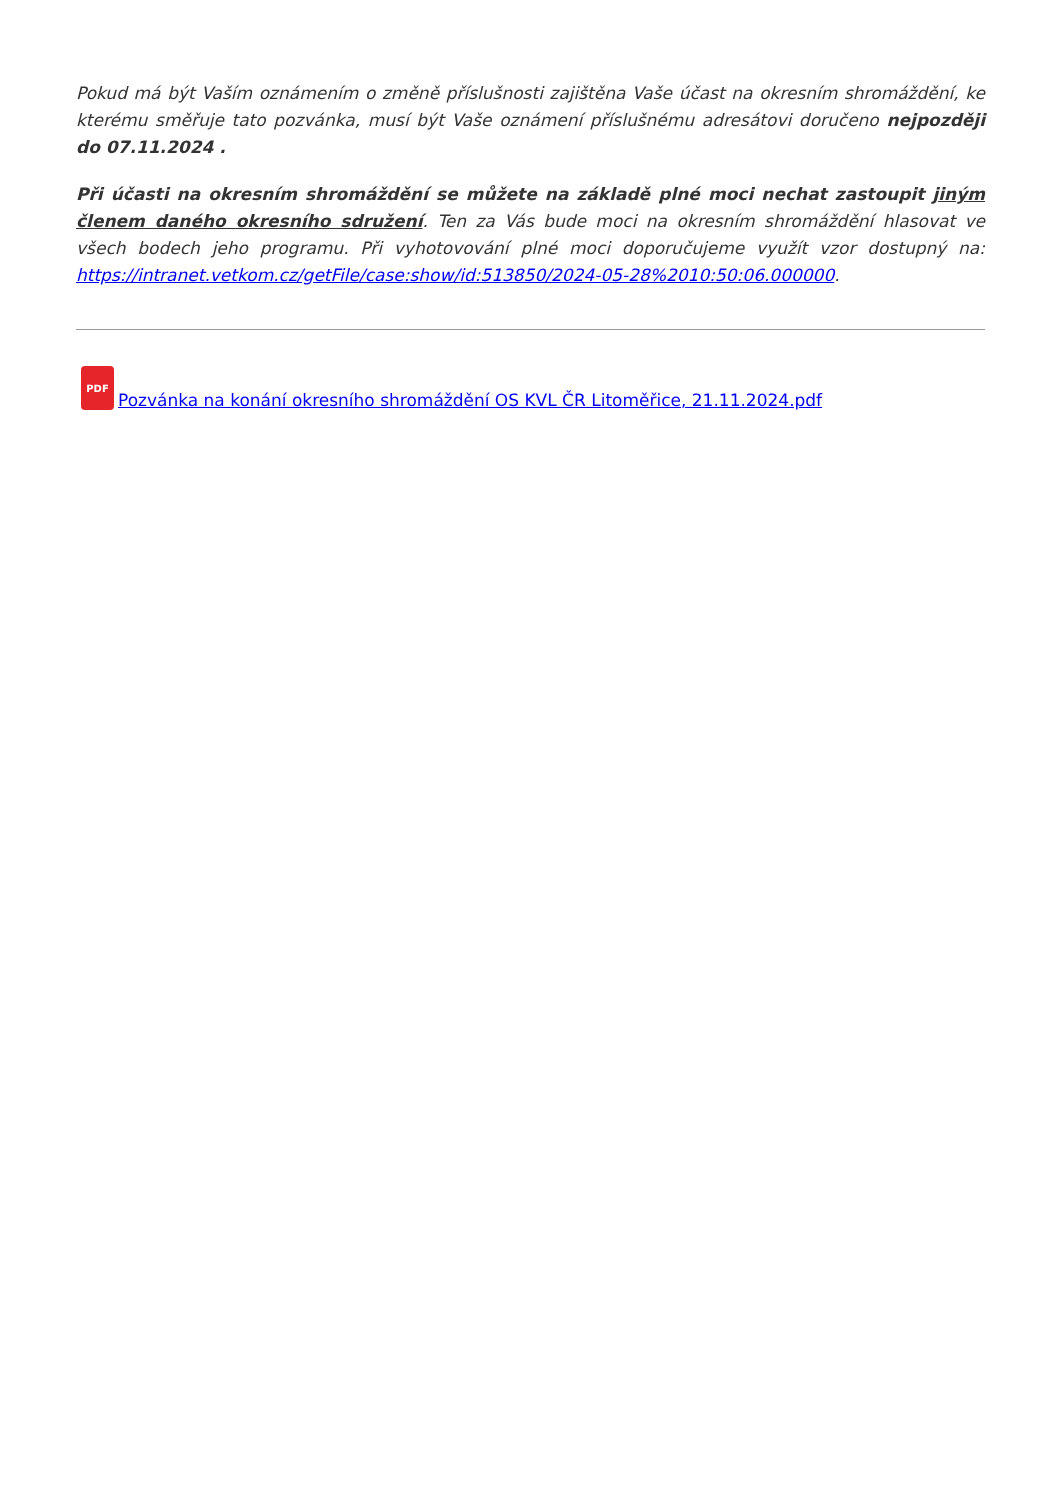Pokud má být Vaším oznámením o změně příslušnosti zajištěna Vaše účast na okresním shromáždění, ke kterému směřuje tato pozvánka, musí být Vaše oznámení příslušnému adresátovi doručeno nejpozději do 07.11.2024 .
Při účasti na okresním shromáždění se můžete na základě plné moci nechat zastoupit jiným členem daného okresního sdružení. Ten za Vás bude moci na okresním shromáždění hlasovat ve všech bodech jeho programu. Při vyhotovování plné moci doporučujeme využít vzor dostupný na: https://intranet.vetkom.cz/getFile/case:show/id:513850/2024-05-28%2010:50:06.000000.
PDF Pozvánka na konání okresního shromáždění OS KVL ČR Litoměřice, 21.11.2024.pdf